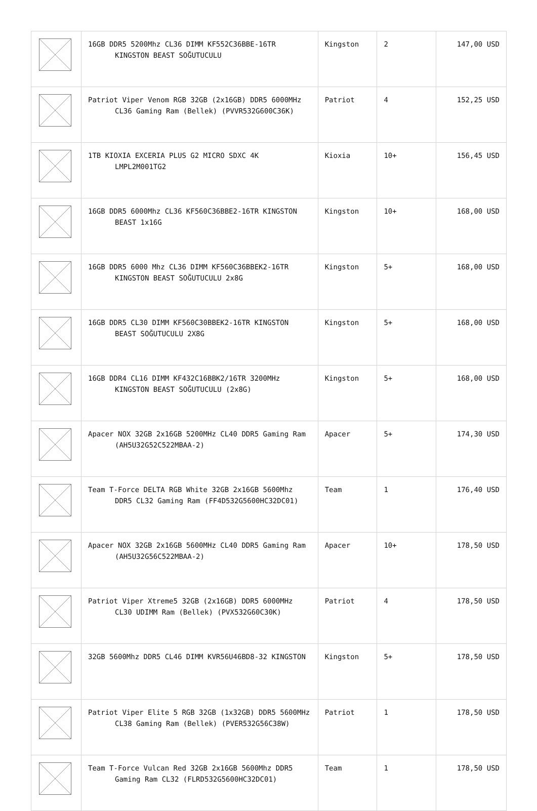| | 16GB DDR5 5200Mhz CL36 DIMM KF552C36BBE-16TR KINGSTON BEAST SOĞUTUCULU | Kingston | 2 | 147,00 USD |
| | Patriot Viper Venom RGB 32GB (2x16GB) DDR5 6000MHz CL36 Gaming Ram (Bellek) (PVVR532G600C36K) | Patriot | 4 | 152,25 USD |
| | 1TB KIOXIA EXCERIA PLUS G2 MICRO SDXC 4K LMPL2M001TG2 | Kioxia | 10+ | 156,45 USD |
| | 16GB DDR5 6000Mhz CL36 KF560C36BBE2-16TR KINGSTON BEAST 1x16G | Kingston | 10+ | 168,00 USD |
| | 16GB DDR5 6000 Mhz CL36 DIMM KF560C36BBEK2-16TR KINGSTON BEAST SOĞUTUCULU 2x8G | Kingston | 5+ | 168,00 USD |
| | 16GB DDR5 CL30 DIMM KF560C30BBEK2-16TR KINGSTON BEAST SOĞUTUCULU 2X8G | Kingston | 5+ | 168,00 USD |
| | 16GB DDR4 CL16 DIMM KF432C16BBK2/16TR 3200MHz KINGSTON BEAST SOĞUTUCULU (2x8G) | Kingston | 5+ | 168,00 USD |
| | Apacer NOX 32GB 2x16GB 5200MHz CL40 DDR5 Gaming Ram (AH5U32G52C522MBAA-2) | Apacer | 5+ | 174,30 USD |
| | Team T-Force DELTA RGB White 32GB 2x16GB 5600Mhz DDR5 CL32 Gaming Ram (FF4D532G5600HC32DC01) | Team | 1 | 176,40 USD |
| | Apacer NOX 32GB 2x16GB 5600MHz CL40 DDR5 Gaming Ram (AH5U32G56C522MBAA-2) | Apacer | 10+ | 178,50 USD |
| | Patriot Viper Xtreme5 32GB (2x16GB) DDR5 6000MHz CL30 UDIMM Ram (Bellek) (PVX532G60C30K) | Patriot | 4 | 178,50 USD |
| | 32GB 5600Mhz DDR5 CL46 DIMM KVR56U46BD8-32 KINGSTON | Kingston | 5+ | 178,50 USD |
| | Patriot Viper Elite 5 RGB 32GB (1x32GB) DDR5 5600MHz CL38 Gaming Ram (Bellek) (PVER532G56C38W) | Patriot | 1 | 178,50 USD |
| | Team T-Force Vulcan Red 32GB 2x16GB 5600Mhz DDR5 Gaming Ram CL32 (FLRD532G5600HC32DC01) | Team | 1 | 178,50 USD |